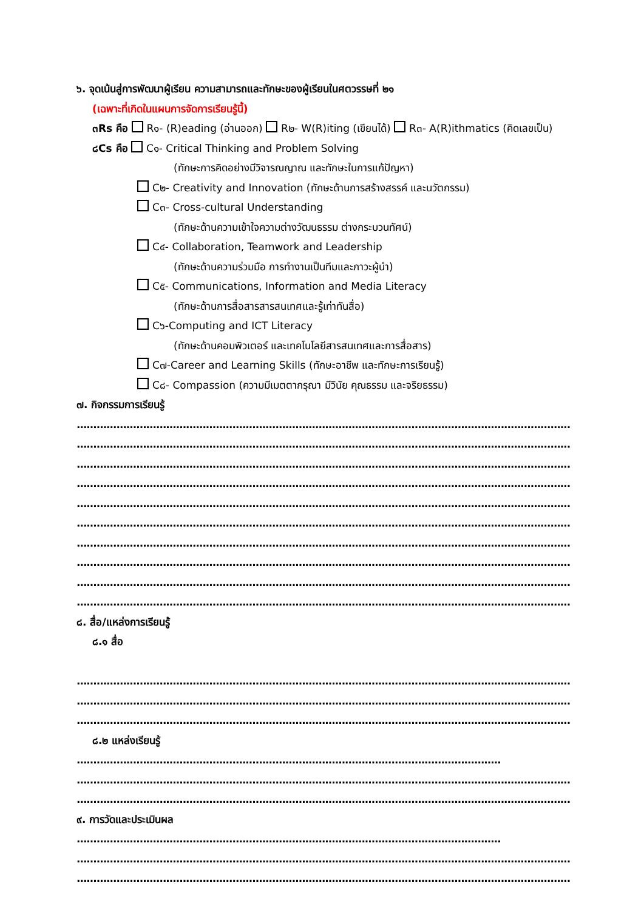๖. จุดเน้นสู่การพัฒนาผู้เรียน ความสามารถและทักษะของผู้เรียนในศตวรรษที่ ๒๑
(เฉพาะที่เกิดในแผนการจัดการเรียนรู้นี้)
๓Rs คือ R๑- (R)eading (อ่านออก) R๒- W(R)iting (เขียนได้) R๓- A(R)ithmatics (คิดเลขเป็น)
๘Cs คือ C๑- Critical Thinking and Problem Solving
(ทักษะการคิดอย่างมีวิจารณญาณ และทักษะในการแก้ปัญหา)
C๒- Creativity and Innovation (ทักษะด้านการสร้างสรรค์ และนวัตกรรม)
C๓- Cross-cultural Understanding
(ทักษะด้านความเข้าใจความต่างวัฒนธรรม ต่างกระบวนทัศน์)
C๔- Collaboration, Teamwork and Leadership
(ทักษะด้านความร่วมมือ การทำงานเป็นทีมและภาวะผู้นำ)
C๕- Communications, Information and Media Literacy
(ทักษะด้านการสื่อสารสารสนเทศและรู้เท่าทันสื่อ)
C๖-Computing and ICT Literacy
(ทักษะด้านคอมพิวเตอร์ และเทคโนโลยีสารสนเทศและการสื่อสาร)
C๗-Career and Learning Skills (ทักษะอาชีพ และทักษะการเรียนรู้)
C๘- Compassion (ความมีเมตตากรุณา มีวินัย คุณธรรม และจริยธรรม)
๗. กิจกรรมการเรียนรู้
..........................................................................................................................................................
..........................................................................................................................................................
..........................................................................................................................................................
..........................................................................................................................................................
..........................................................................................................................................................
..........................................................................................................................................................
..........................................................................................................................................................
..........................................................................................................................................................
..........................................................................................................................................................
..........................................................................................................................................................
๘. สื่อ/แหล่งการเรียนรู้
๘.๑ สื่อ
..........................................................................................................................................................
..........................................................................................................................................................
..........................................................................................................................................................
๘.๒ แหล่งเรียนรู้
................................................................................................................................
..........................................................................................................................................................
..........................................................................................................................................................
๙. การวัดและประเมินผล
................................................................................................................................
..........................................................................................................................................................
..........................................................................................................................................................